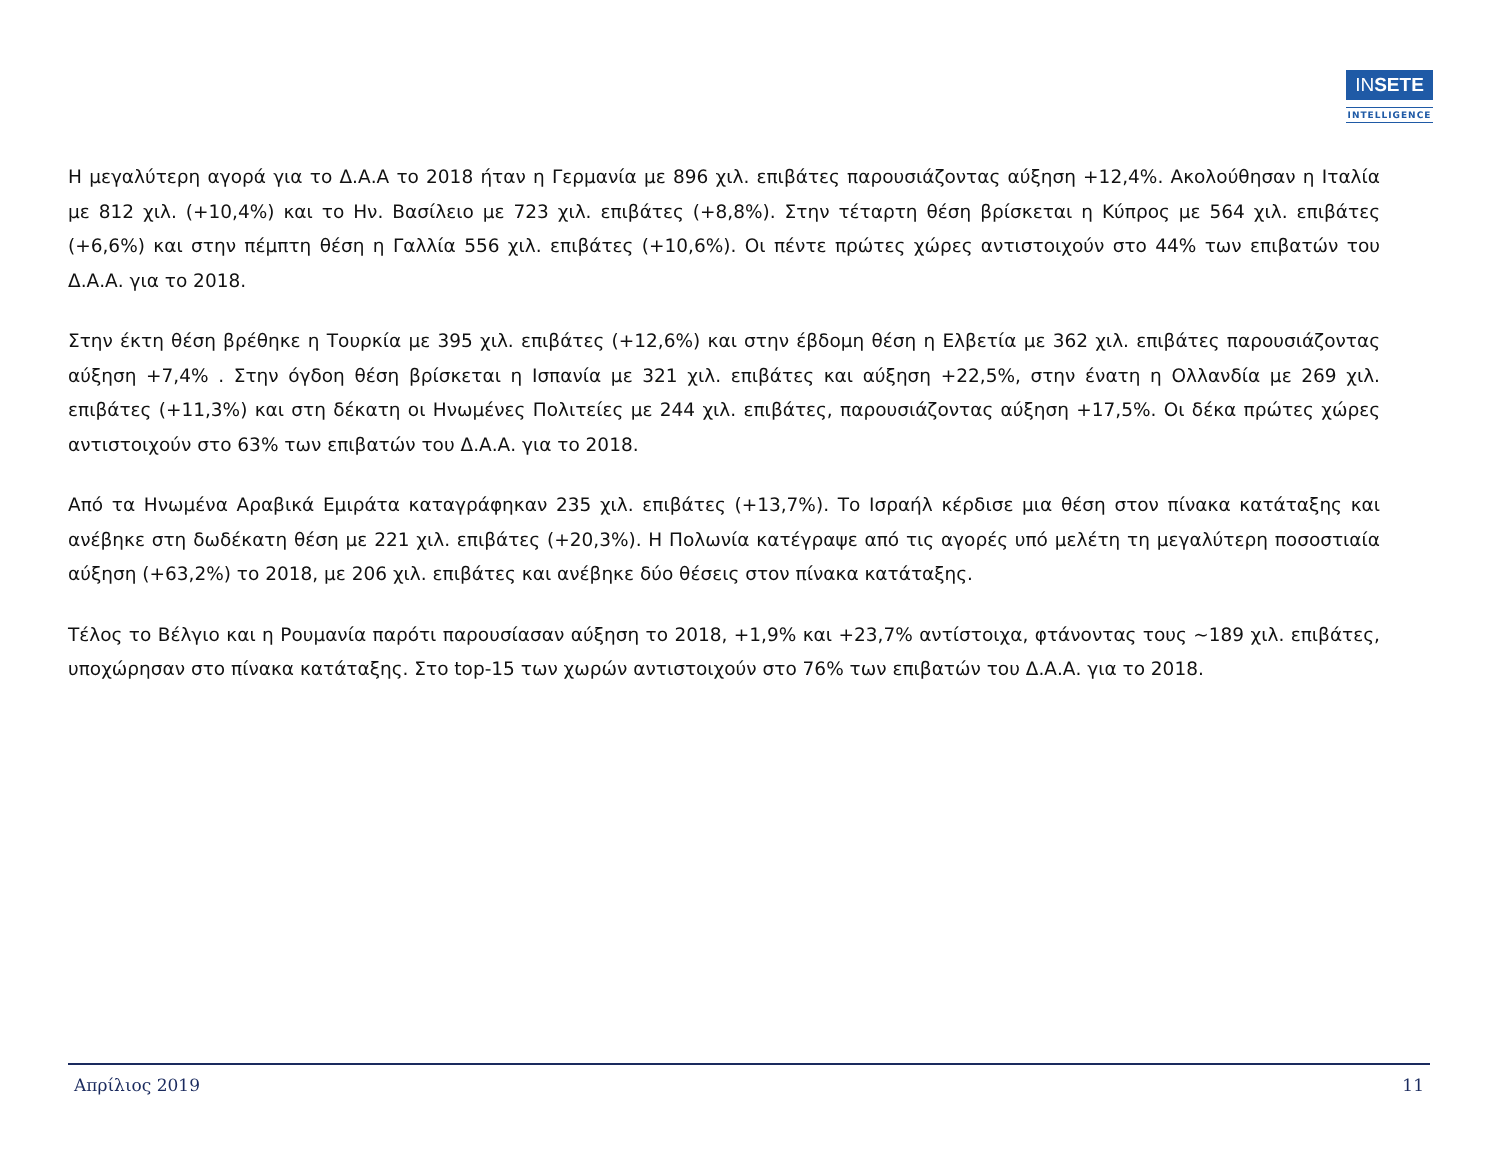INSETE
INTELLIGENCE
Η μεγαλύτερη αγορά για το Δ.Α.Α το 2018 ήταν η Γερμανία με 896 χιλ. επιβάτες παρουσιάζοντας αύξηση +12,4%. Ακολούθησαν η Ιταλία με 812 χιλ. (+10,4%) και το Ην. Βασίλειο με 723 χιλ. επιβάτες (+8,8%). Στην τέταρτη θέση βρίσκεται η Κύπρος με 564 χιλ. επιβάτες (+6,6%) και στην πέμπτη θέση η Γαλλία 556 χιλ. επιβάτες (+10,6%). Οι πέντε πρώτες χώρες αντιστοιχούν στο 44% των επιβατών του Δ.Α.Α. για το 2018.
Στην έκτη θέση βρέθηκε η Τουρκία με 395 χιλ. επιβάτες (+12,6%) και στην έβδομη θέση η Ελβετία με 362 χιλ. επιβάτες παρουσιάζοντας αύξηση +7,4% . Στην όγδοη θέση βρίσκεται η Ισπανία με 321 χιλ. επιβάτες και αύξηση +22,5%, στην ένατη η Ολλανδία με 269 χιλ. επιβάτες (+11,3%) και στη δέκατη οι Ηνωμένες Πολιτείες με 244 χιλ. επιβάτες, παρουσιάζοντας αύξηση +17,5%. Οι δέκα πρώτες χώρες αντιστοιχούν στο 63% των επιβατών του Δ.Α.Α. για το 2018.
Από τα Ηνωμένα Αραβικά Εμιράτα καταγράφηκαν 235 χιλ. επιβάτες (+13,7%). Το Ισραήλ κέρδισε μια θέση στον πίνακα κατάταξης και ανέβηκε στη δωδέκατη θέση με 221 χιλ. επιβάτες (+20,3%). Η Πολωνία κατέγραψε από τις αγορές υπό μελέτη τη μεγαλύτερη ποσοστιαία αύξηση (+63,2%) το 2018, με 206 χιλ. επιβάτες και ανέβηκε δύο θέσεις στον πίνακα κατάταξης.
Τέλος το Βέλγιο και η Ρουμανία παρότι παρουσίασαν αύξηση το 2018, +1,9% και +23,7% αντίστοιχα, φτάνοντας τους ~189 χιλ. επιβάτες, υποχώρησαν στο πίνακα κατάταξης. Στο top-15 των χωρών αντιστοιχούν στο 76% των επιβατών του Δ.Α.Α. για το 2018.
Απρίλιος 2019 11